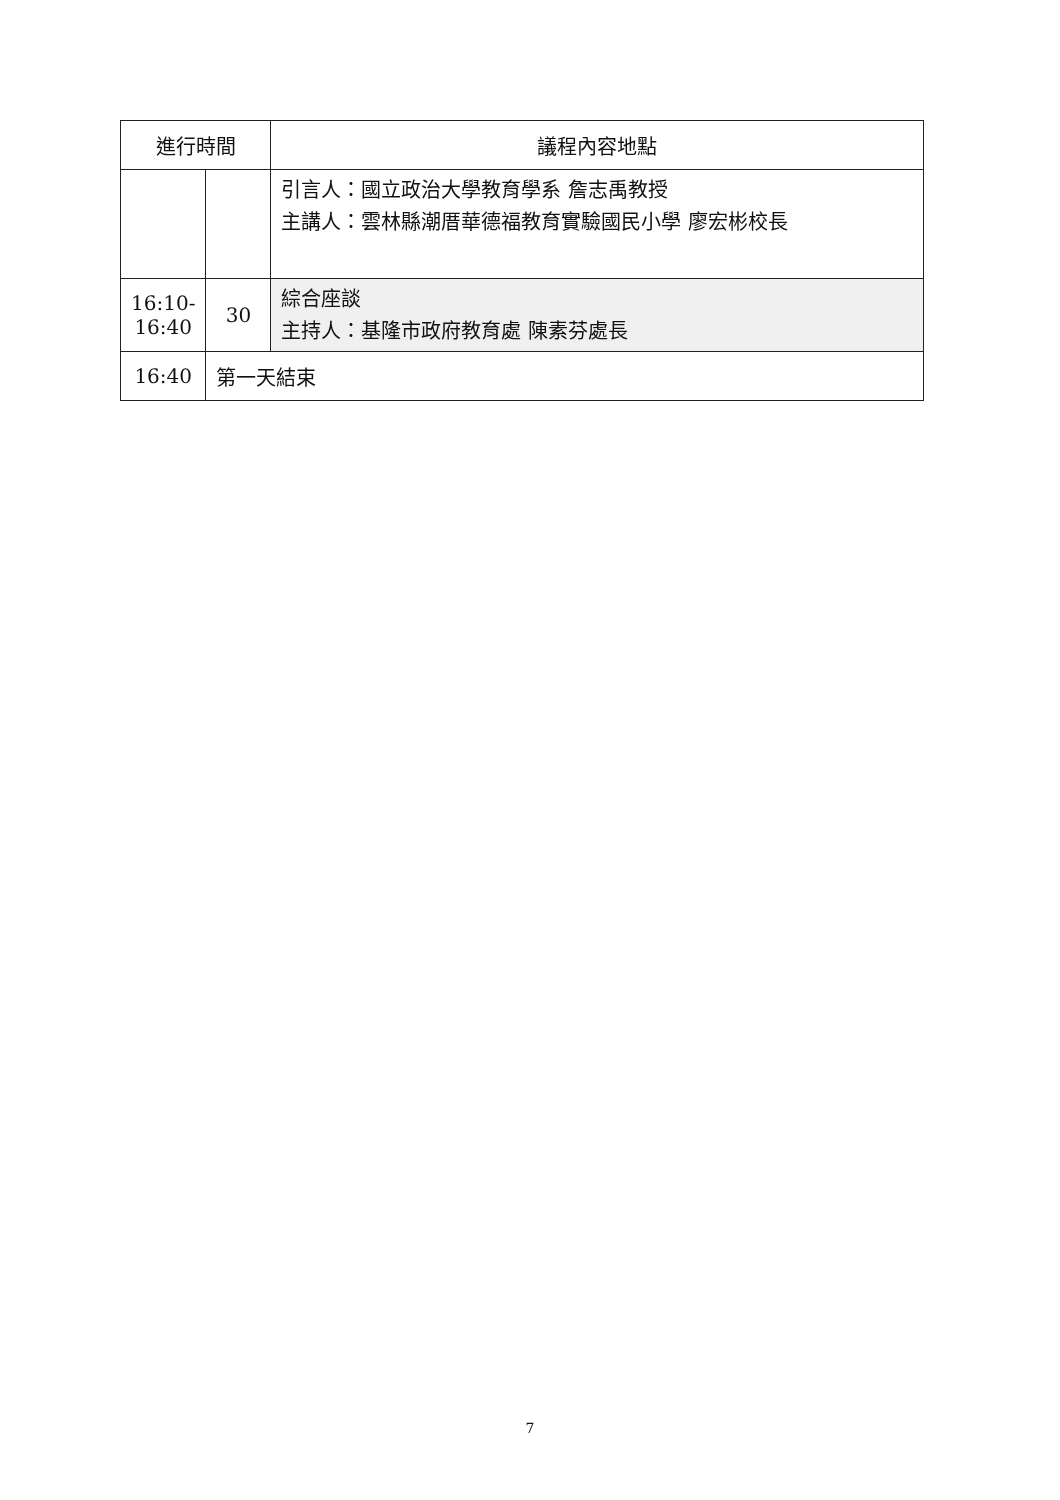| 進行時間 | | 議程內容地點 |
| --- | --- | --- |
| | | 引言人：國立政治大學教育學系 詹志禹教授 主講人：雲林縣潮厝華德福教育實驗國民小學 廖宏彬校長 |
| 16:10- 16:40 | 30 | 綜合座談 主持人：基隆市政府教育處 陳素芬處長 |
| 16:40 | 第一天結束 | |
7